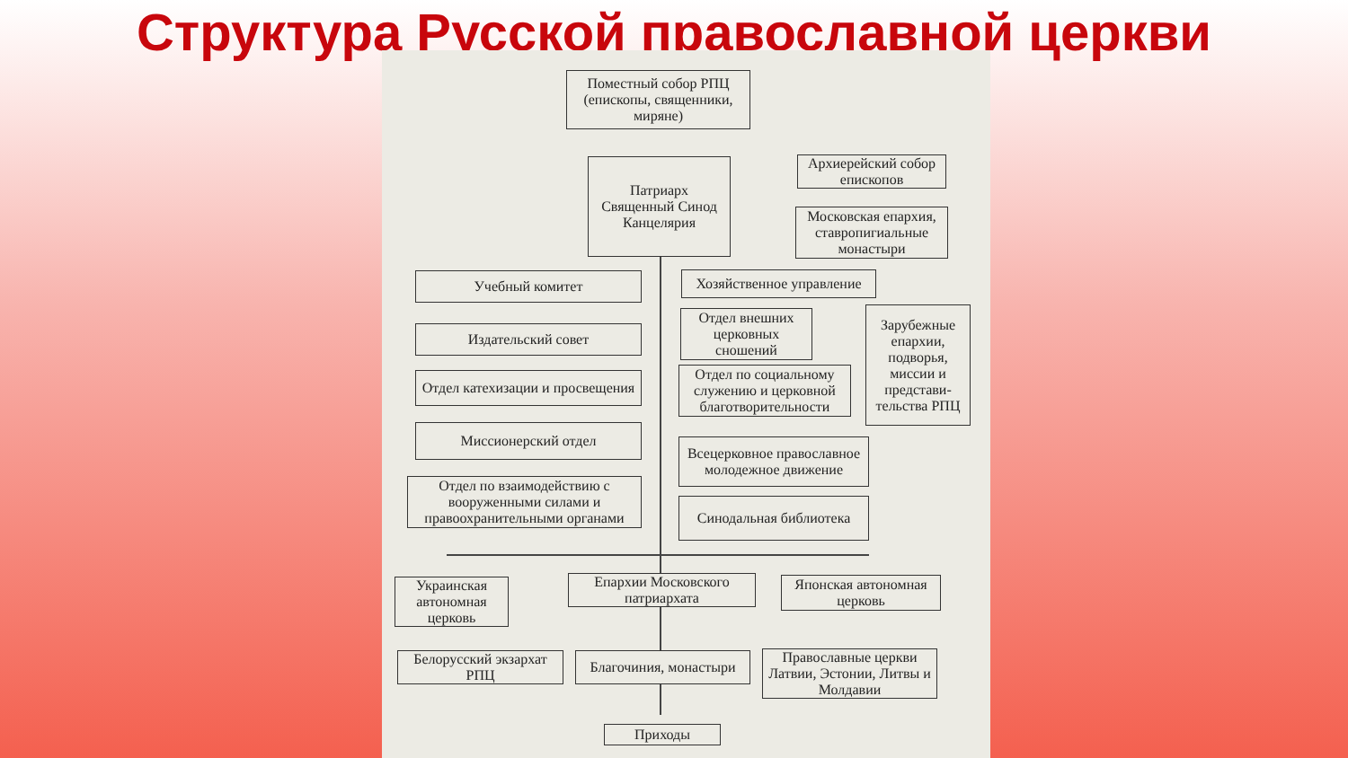Структура Русской православной церкви
Поместный собор РПЦ (епископы, священники, миряне)
Патриарх
Священный Синод
Канцелярия
Архиерейский собор епископов
Московская епархия, ставропигиальные монастыри
Учебный комитет
Хозяйственное управление
Издательский совет
Отдел внешних церковных сношений
Зарубежные епархии, подворья, миссии и представи-тельства РПЦ
Отдел катехизации и просвещения
Отдел по социальному служению и церковной благотворительности
Миссионерский отдел
Всецерковное православное молодежное движение
Отдел по взаимодействию с вооруженными силами и правоохранительными органами
Синодальная библиотека
Украинская автономная церковь
Епархии Московского патриархата
Японская автономная церковь
Белорусский экзархат РПЦ
Благочиния, монастыри
Православные церкви Латвии, Эстонии, Литвы и Молдавии
Приходы